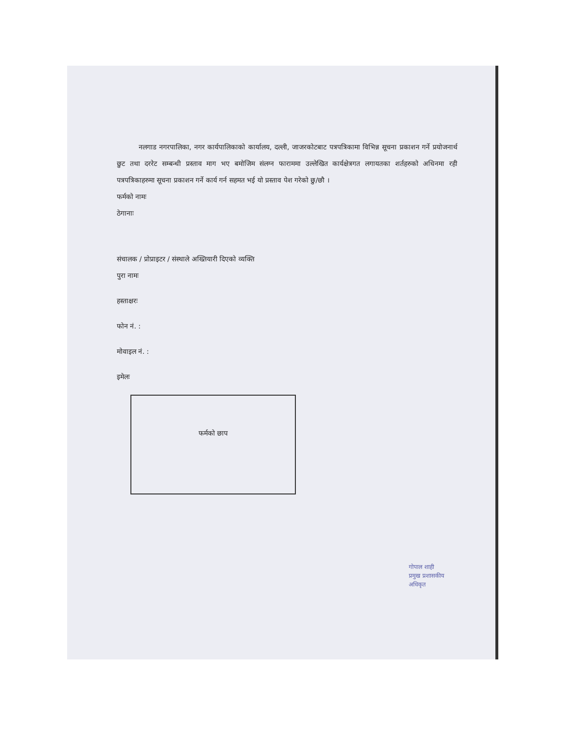नलगाड नगरपालिका, नगर कार्यपालिकाको कार्यालय, दल्ली, जाजरकोटबाट पत्रपत्रिकामा विभिन्न सूचना प्रकाशन गर्ने प्रयोजनार्थ छुट तथा दररेट सम्बन्धी प्रस्ताव माग भए बमोजिम संलग्न फाराममा उल्लेखित कार्यक्षेत्रगत लगायतका शर्तहरुको अधिनमा रही पत्रपत्रिकाहरुमा सूचना प्रकाशन गर्ने कार्य गर्न सहमत भई यो प्रस्ताव पेश गरेको छु/छौ ।
फर्मको नामः
ठेगानाः
संचालक / प्रोप्राइटर / संस्थाले अख्तियारी दिएको व्यक्ति
पुरा नामः
हस्ताक्षरः
फोन नं. :
मोवाइल नं. :
इमेलः
फर्मको छाप
गोपाल शाही
प्रमुख प्रशासकीय अधिकृत